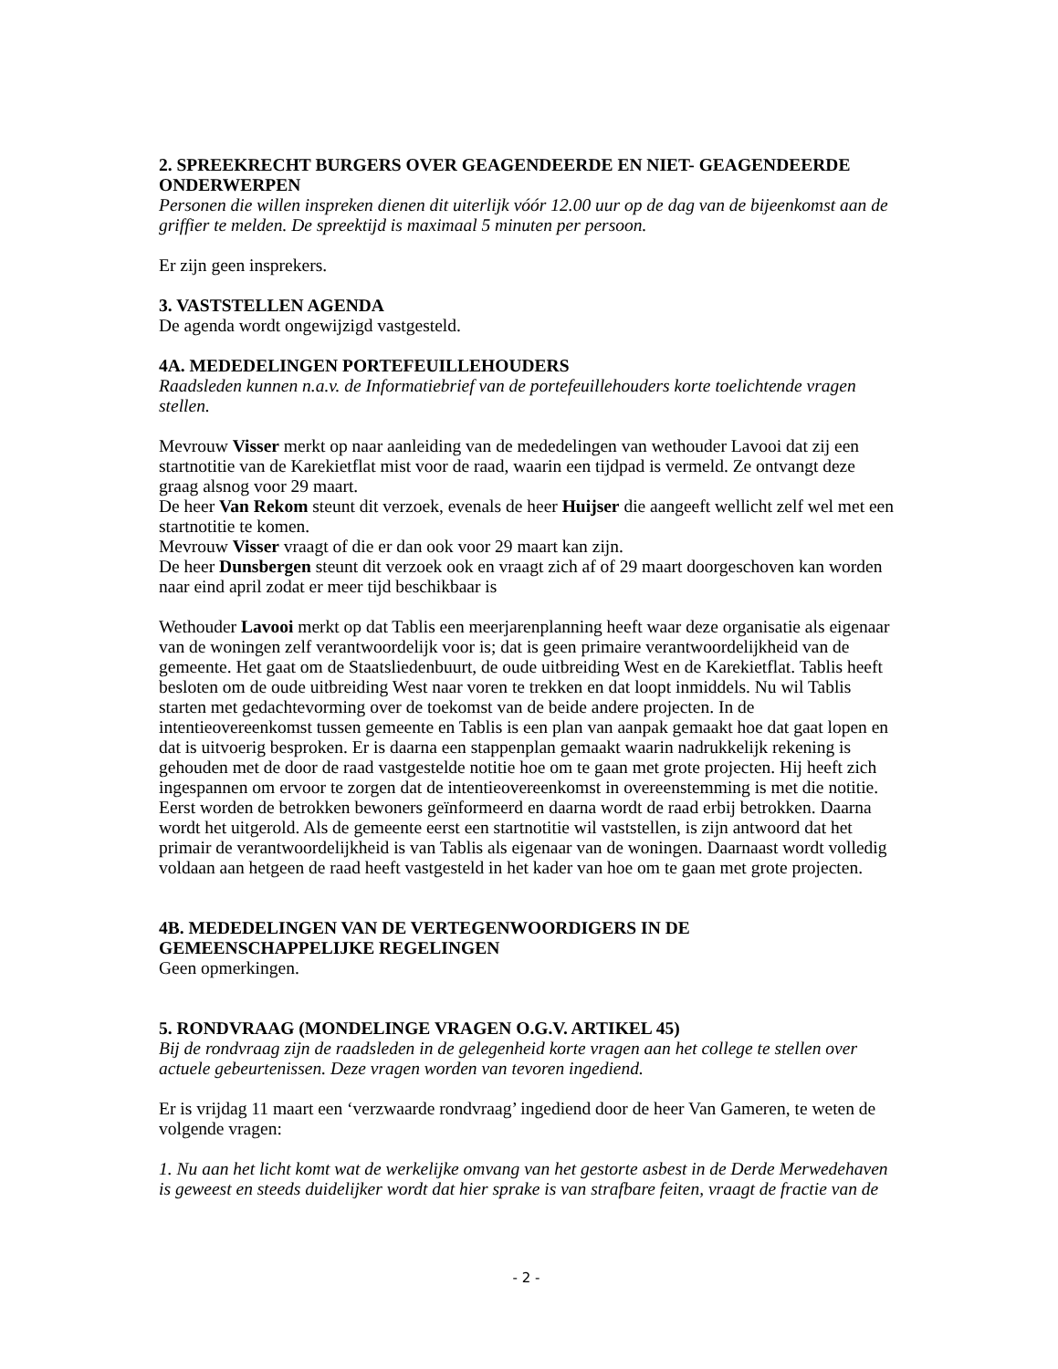2. SPREEKRECHT BURGERS OVER GEAGENDEERDE EN NIET- GEAGENDEERDE ONDERWERPEN
Personen die willen inspreken dienen dit uiterlijk vóór 12.00 uur op de dag van de bijeenkomst aan de griffier te melden. De spreektijd is maximaal 5 minuten per persoon.
Er zijn geen insprekers.
3. VASTSTELLEN AGENDA
De agenda wordt ongewijzigd vastgesteld.
4A. MEDEDELINGEN PORTEFEUILLEHOUDERS
Raadsleden kunnen n.a.v. de Informatiebrief van de portefeuillehouders korte toelichtende vragen stellen.
Mevrouw Visser merkt op naar aanleiding van de mededelingen van wethouder Lavooi dat zij een startnotitie van de Karekietflat mist voor de raad, waarin een tijdpad is vermeld. Ze ontvangt deze graag alsnog voor 29 maart.
De heer Van Rekom steunt dit verzoek, evenals de heer Huijser die aangeeft wellicht zelf wel met een startnotitie te komen.
Mevrouw Visser vraagt of die er dan ook voor 29 maart kan zijn.
De heer Dunsbergen steunt dit verzoek ook en vraagt zich af of 29 maart doorgeschoven kan worden naar eind april zodat er meer tijd beschikbaar is
Wethouder Lavooi merkt op dat Tablis een meerjarenplanning heeft waar deze organisatie als eigenaar van de woningen zelf verantwoordelijk voor is; dat is geen primaire verantwoordelijkheid van de gemeente. Het gaat om de Staatsliedenbuurt, de oude uitbreiding West en de Karekietflat. Tablis heeft besloten om de oude uitbreiding West naar voren te trekken en dat loopt inmiddels. Nu wil Tablis starten met gedachtevorming over de toekomst van de beide andere projecten. In de intentieovereenkomst tussen gemeente en Tablis is een plan van aanpak gemaakt hoe dat gaat lopen en dat is uitvoerig besproken. Er is daarna een stappenplan gemaakt waarin nadrukkelijk rekening is gehouden met de door de raad vastgestelde notitie hoe om te gaan met grote projecten. Hij heeft zich ingespannen om ervoor te zorgen dat de intentieovereenkomst in overeenstemming is met die notitie. Eerst worden de betrokken bewoners geïnformeerd en daarna wordt de raad erbij betrokken. Daarna wordt het uitgerold. Als de gemeente eerst een startnotitie wil vaststellen, is zijn antwoord dat het primair de verantwoordelijkheid is van Tablis als eigenaar van de woningen. Daarnaast wordt volledig voldaan aan hetgeen de raad heeft vastgesteld in het kader van hoe om te gaan met grote projecten.
4B. MEDEDELINGEN VAN DE VERTEGENWOORDIGERS IN DE GEMEENSCHAPPELIJKE REGELINGEN
Geen opmerkingen.
5. RONDVRAAG (MONDELINGE VRAGEN O.G.V. ARTIKEL 45)
Bij de rondvraag zijn de raadsleden in de gelegenheid korte vragen aan het college te stellen over actuele gebeurtenissen. Deze vragen worden van tevoren ingediend.
Er is vrijdag 11 maart een ‘verzwaarde rondvraag’ ingediend door de heer Van Gameren, te weten de volgende vragen:
1. Nu aan het licht komt wat de werkelijke omvang van het gestorte asbest in de Derde Merwedehaven is geweest en steeds duidelijker wordt dat hier sprake is van strafbare feiten, vraagt de fractie van de
- 2 -